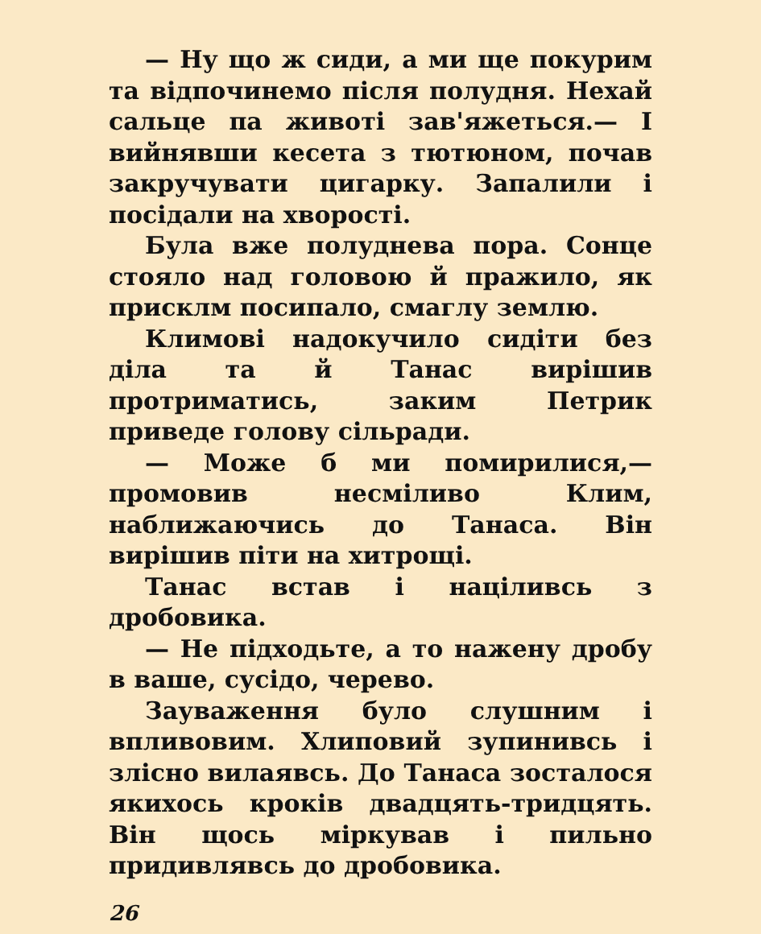— Ну що ж сиди, а ми ще покурим та відпочинемо після полудня. Нехай сальце па животі зав'яжеться.— І вийнявши кесета з тютюном, почав закручувати цигарку. Запалили і посідали на хворості.
Була вже полуднева пора. Сонце стояло над головою й пражило, як присклм посипало, смаглу землю.
Климові надокучило сидіти без діла та й Танас вирішив протриматись, заким Петрик приведе голову сільради.
— Може б ми помирилися,—промовив несміливо Клим, наближаючись до Танаса. Він вирішив піти на хитрощі.
Танас встав і націливсь з дробовика.
— Не підходьте, а то нажену дробу в ваше, сусідо, черево.
Зауваження було слушним і впливовим. Хлиповий зупинивсь і злісно вилаявсь. До Танаса зосталося якихось кроків двадцять-тридцять. Він щось міркував і пильно придивлявсь до дробовика.
26